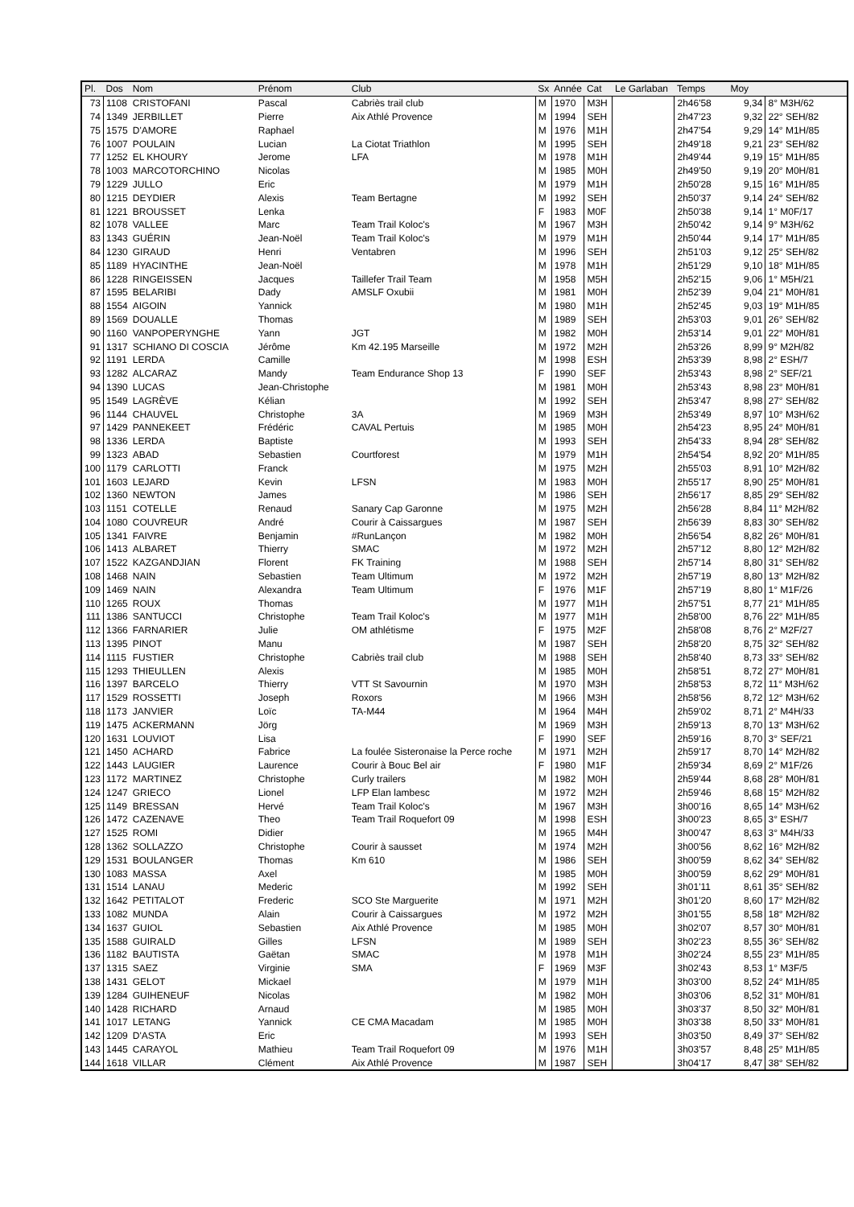| Pl. | Dos | Nom | Prénom | Club | Sx | Année | Cat | Le Garlaban | Temps | Moy | |
| --- | --- | --- | --- | --- | --- | --- | --- | --- | --- | --- | --- |
| 73 | 1108 | CRISTOFANI | Pascal | Cabriès trail club | M | 1970 | M3H | | 2h46'58 | 9,34 | 8° M3H/62 |
| 74 | 1349 | JERBILLET | Pierre | Aix Athlé Provence | M | 1994 | SEH | | 2h47'23 | 9,32 | 22° SEH/82 |
| 75 | 1575 | D'AMORE | Raphael | | M | 1976 | M1H | | 2h47'54 | 9,29 | 14° M1H/85 |
| 76 | 1007 | POULAIN | Lucian | La Ciotat Triathlon | M | 1995 | SEH | | 2h49'18 | 9,21 | 23° SEH/82 |
| 77 | 1252 | EL KHOURY | Jerome | LFA | M | 1978 | M1H | | 2h49'44 | 9,19 | 15° M1H/85 |
| 78 | 1003 | MARCOTORCHINO | Nicolas | | M | 1985 | M0H | | 2h49'50 | 9,19 | 20° M0H/81 |
| 79 | 1229 | JULLO | Eric | | M | 1979 | M1H | | 2h50'28 | 9,15 | 16° M1H/85 |
| 80 | 1215 | DEYDIER | Alexis | Team Bertagne | M | 1992 | SEH | | 2h50'37 | 9,14 | 24° SEH/82 |
| 81 | 1221 | BROUSSET | Lenka | | F | 1983 | M0F | | 2h50'38 | 9,14 | 1° M0F/17 |
| 82 | 1078 | VALLEE | Marc | Team Trail Koloc's | M | 1967 | M3H | | 2h50'42 | 9,14 | 9° M3H/62 |
| 83 | 1343 | GUÉRIN | Jean-Noël | Team Trail Koloc's | M | 1979 | M1H | | 2h50'44 | 9,14 | 17° M1H/85 |
| 84 | 1230 | GIRAUD | Henri | Ventabren | M | 1996 | SEH | | 2h51'03 | 9,12 | 25° SEH/82 |
| 85 | 1189 | HYACINTHE | Jean-Noël | | M | 1978 | M1H | | 2h51'29 | 9,10 | 18° M1H/85 |
| 86 | 1228 | RINGEISSEN | Jacques | Taillefer Trail Team | M | 1958 | M5H | | 2h52'15 | 9,06 | 1° M5H/21 |
| 87 | 1595 | BELARIBI | Dady | AMSLF Oxubii | M | 1981 | M0H | | 2h52'39 | 9,04 | 21° M0H/81 |
| 88 | 1554 | AIGOIN | Yannick | | M | 1980 | M1H | | 2h52'45 | 9,03 | 19° M1H/85 |
| 89 | 1569 | DOUALLE | Thomas | | M | 1989 | SEH | | 2h53'03 | 9,01 | 26° SEH/82 |
| 90 | 1160 | VANPOPERYNGHE | Yann | JGT | M | 1982 | M0H | | 2h53'14 | 9,01 | 22° M0H/81 |
| 91 | 1317 | SCHIANO DI COSCIA | Jérôme | Km 42.195 Marseille | M | 1972 | M2H | | 2h53'26 | 8,99 | 9° M2H/82 |
| 92 | 1191 | LERDA | Camille | | M | 1998 | ESH | | 2h53'39 | 8,98 | 2° ESH/7 |
| 93 | 1282 | ALCARAZ | Mandy | Team Endurance Shop 13 | F | 1990 | SEF | | 2h53'43 | 8,98 | 2° SEF/21 |
| 94 | 1390 | LUCAS | Jean-Christophe | | M | 1981 | M0H | | 2h53'43 | 8,98 | 23° M0H/81 |
| 95 | 1549 | LAGRÈVE | Kélian | | M | 1992 | SEH | | 2h53'47 | 8,98 | 27° SEH/82 |
| 96 | 1144 | CHAUVEL | Christophe | 3A | M | 1969 | M3H | | 2h53'49 | 8,97 | 10° M3H/62 |
| 97 | 1429 | PANNEKEET | Frédéric | CAVAL Pertuis | M | 1985 | M0H | | 2h54'23 | 8,95 | 24° M0H/81 |
| 98 | 1336 | LERDA | Baptiste | | M | 1993 | SEH | | 2h54'33 | 8,94 | 28° SEH/82 |
| 99 | 1323 | ABAD | Sebastien | Courtforest | M | 1979 | M1H | | 2h54'54 | 8,92 | 20° M1H/85 |
| 100 | 1179 | CARLOTTI | Franck | | M | 1975 | M2H | | 2h55'03 | 8,91 | 10° M2H/82 |
| 101 | 1603 | LEJARD | Kevin | LFSN | M | 1983 | M0H | | 2h55'17 | 8,90 | 25° M0H/81 |
| 102 | 1360 | NEWTON | James | | M | 1986 | SEH | | 2h56'17 | 8,85 | 29° SEH/82 |
| 103 | 1151 | COTELLE | Renaud | Sanary Cap Garonne | M | 1975 | M2H | | 2h56'28 | 8,84 | 11° M2H/82 |
| 104 | 1080 | COUVREUR | André | Courir à Caissargues | M | 1987 | SEH | | 2h56'39 | 8,83 | 30° SEH/82 |
| 105 | 1341 | FAIVRE | Benjamin | #RunLançon | M | 1982 | M0H | | 2h56'54 | 8,82 | 26° M0H/81 |
| 106 | 1413 | ALBARET | Thierry | SMAC | M | 1972 | M2H | | 2h57'12 | 8,80 | 12° M2H/82 |
| 107 | 1522 | KAZGANDJIAN | Florent | FK Training | M | 1988 | SEH | | 2h57'14 | 8,80 | 31° SEH/82 |
| 108 | 1468 | NAIN | Sebastien | Team Ultimum | M | 1972 | M2H | | 2h57'19 | 8,80 | 13° M2H/82 |
| 109 | 1469 | NAIN | Alexandra | Team Ultimum | F | 1976 | M1F | | 2h57'19 | 8,80 | 1° M1F/26 |
| 110 | 1265 | ROUX | Thomas | | M | 1977 | M1H | | 2h57'51 | 8,77 | 21° M1H/85 |
| 111 | 1386 | SANTUCCI | Christophe | Team Trail Koloc's | M | 1977 | M1H | | 2h58'00 | 8,76 | 22° M1H/85 |
| 112 | 1366 | FARNARIER | Julie | OM athlétisme | F | 1975 | M2F | | 2h58'08 | 8,76 | 2° M2F/27 |
| 113 | 1395 | PINOT | Manu | | M | 1987 | SEH | | 2h58'20 | 8,75 | 32° SEH/82 |
| 114 | 1115 | FUSTIER | Christophe | Cabriès trail club | M | 1988 | SEH | | 2h58'40 | 8,73 | 33° SEH/82 |
| 115 | 1293 | THIEULLEN | Alexis | | M | 1985 | M0H | | 2h58'51 | 8,72 | 27° M0H/81 |
| 116 | 1397 | BARCELO | Thierry | VTT St Savournin | M | 1970 | M3H | | 2h58'53 | 8,72 | 11° M3H/62 |
| 117 | 1529 | ROSSETTI | Joseph | Roxors | M | 1966 | M3H | | 2h58'56 | 8,72 | 12° M3H/62 |
| 118 | 1173 | JANVIER | Loïc | TA-M44 | M | 1964 | M4H | | 2h59'02 | 8,71 | 2° M4H/33 |
| 119 | 1475 | ACKERMANN | Jörg | | M | 1969 | M3H | | 2h59'13 | 8,70 | 13° M3H/62 |
| 120 | 1631 | LOUVIOT | Lisa | | F | 1990 | SEF | | 2h59'16 | 8,70 | 3° SEF/21 |
| 121 | 1450 | ACHARD | Fabrice | La foulée Sisteronaise la Perce roche | M | 1971 | M2H | | 2h59'17 | 8,70 | 14° M2H/82 |
| 122 | 1443 | LAUGIER | Laurence | Courir à Bouc Bel air | F | 1980 | M1F | | 2h59'34 | 8,69 | 2° M1F/26 |
| 123 | 1172 | MARTINEZ | Christophe | Curly trailers | M | 1982 | M0H | | 2h59'44 | 8,68 | 28° M0H/81 |
| 124 | 1247 | GRIECO | Lionel | LFP Elan lambesc | M | 1972 | M2H | | 2h59'46 | 8,68 | 15° M2H/82 |
| 125 | 1149 | BRESSAN | Hervé | Team Trail Koloc's | M | 1967 | M3H | | 3h00'16 | 8,65 | 14° M3H/62 |
| 126 | 1472 | CAZENAVE | Theo | Team Trail Roquefort 09 | M | 1998 | ESH | | 3h00'23 | 8,65 | 3° ESH/7 |
| 127 | 1525 | ROMI | Didier | | M | 1965 | M4H | | 3h00'47 | 8,63 | 3° M4H/33 |
| 128 | 1362 | SOLLAZZO | Christophe | Courir à sausset | M | 1974 | M2H | | 3h00'56 | 8,62 | 16° M2H/82 |
| 129 | 1531 | BOULANGER | Thomas | Km 610 | M | 1986 | SEH | | 3h00'59 | 8,62 | 34° SEH/82 |
| 130 | 1083 | MASSA | Axel | | M | 1985 | M0H | | 3h00'59 | 8,62 | 29° M0H/81 |
| 131 | 1514 | LANAU | Mederic | | M | 1992 | SEH | | 3h01'11 | 8,61 | 35° SEH/82 |
| 132 | 1642 | PETITALOT | Frederic | SCO Ste Marguerite | M | 1971 | M2H | | 3h01'20 | 8,60 | 17° M2H/82 |
| 133 | 1082 | MUNDA | Alain | Courir à Caissargues | M | 1972 | M2H | | 3h01'55 | 8,58 | 18° M2H/82 |
| 134 | 1637 | GUIOL | Sebastien | Aix Athlé Provence | M | 1985 | M0H | | 3h02'07 | 8,57 | 30° M0H/81 |
| 135 | 1588 | GUIRALD | Gilles | LFSN | M | 1989 | SEH | | 3h02'23 | 8,55 | 36° SEH/82 |
| 136 | 1182 | BAUTISTA | Gaëtan | SMAC | M | 1978 | M1H | | 3h02'24 | 8,55 | 23° M1H/85 |
| 137 | 1315 | SAEZ | Virginie | SMA | F | 1969 | M3F | | 3h02'43 | 8,53 | 1° M3F/5 |
| 138 | 1431 | GELOT | Mickael | | M | 1979 | M1H | | 3h03'00 | 8,52 | 24° M1H/85 |
| 139 | 1284 | GUIHENEUF | Nicolas | | M | 1982 | M0H | | 3h03'06 | 8,52 | 31° M0H/81 |
| 140 | 1428 | RICHARD | Arnaud | | M | 1985 | M0H | | 3h03'37 | 8,50 | 32° M0H/81 |
| 141 | 1017 | LETANG | Yannick | CE CMA Macadam | M | 1985 | M0H | | 3h03'38 | 8,50 | 33° M0H/81 |
| 142 | 1209 | D'ASTA | Eric | | M | 1993 | SEH | | 3h03'50 | 8,49 | 37° SEH/82 |
| 143 | 1445 | CARAYOL | Mathieu | Team Trail Roquefort 09 | M | 1976 | M1H | | 3h03'57 | 8,48 | 25° M1H/85 |
| 144 | 1618 | VILLAR | Clément | Aix Athlé Provence | M | 1987 | SEH | | 3h04'17 | 8,47 | 38° SEH/82 |